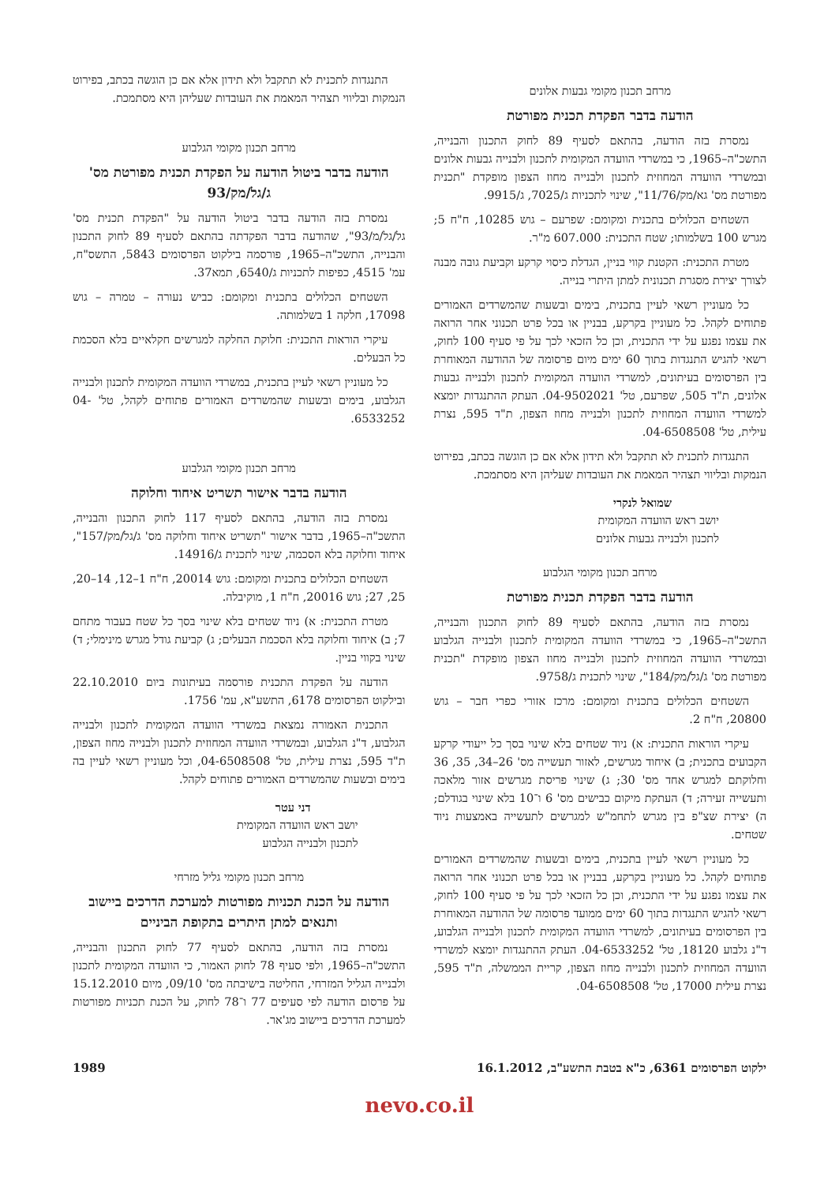מרחב תכנון מקומי גבעות אלונים
הודעה בדבר הפקדת תכנית מפורטת
נמסרת בזה הודעה, בהתאם לסעיף 89 לחוק התכנון והבנייה, התשכ"ה–1965, כי במשרדי הוועדה המקומית לתכנון ולבנייה גבעות אלונים ובמשרדי הוועדה המחוזית לתכנון ולבנייה מחוז הצפון מופקדת "תכנית מפורטת מס' גא/מק/11/76", שינוי לתכניות ג/7025, ג/9915.
השטחים הכלולים בתכנית ומקומם: שפרעם – גוש 10285, ח"ח 5; מגרש 100 בשלמותו; שטח התכנית: 607.000 מ"ר.
מטרת התכנית: הקטנת קווי בניין, הגדלת כיסוי קרקע וקביעת גובה מבנה לצורך יצירת מסגרת תכנונית למתן היתרי בנייה.
כל מעוניין רשאי לעיין בתכנית, בימים ובשעות שהמשרדים האמורים פתוחים לקהל. כל מעוניין בקרקע, בבניין או בכל פרט תכנוני אחר הרואה את עצמו נפגע על ידי התכנית, וכן כל הזכאי לכך על פי סעיף 100 לחוק, רשאי להגיש התנגדות בתוך 60 ימים מיום פרסומה של ההודעה המאוחרת בין הפרסומים בעיתונים, למשרדי הוועדה המקומית לתכנון ולבנייה גבעות אלונים, ת"ד 505, שפרעם, טל' 04-9502021. העתק ההתנגדות יומצא למשרדי הוועדה המחוזית לתכנון ולבנייה מחוז הצפון, ת"ד 595, נצרת עילית, טל' 04-6508508.
התנגדות לתכנית לא תתקבל ולא תידון אלא אם כן הוגשה בכתב, בפירוט הנמקות ובליווי תצהיר המאמת את העובדות שעליהן היא מסתמכת.
שמואל לנקרי
יושב ראש הוועדה המקומית
לתכנון ולבנייה גבעות אלונים
מרחב תכנון מקומי הגלבוע
הודעה בדבר הפקדת תכנית מפורטת
נמסרת בזה הודעה, בהתאם לסעיף 89 לחוק התכנון והבנייה, התשכ"ה–1965, כי במשרדי הוועדה המקומית לתכנון ולבנייה הגלבוע ובמשרדי הוועדה המחוזית לתכנון ולבנייה מחוז הצפון מופקדת "תכנית מפורטת מס' ג/גל/מק/184", שינוי לתכנית ג/9758.
השטחים הכלולים בתכנית ומקומם: מרכז אזורי כפרי חבר – גוש 20800, ח"ח 2.
עיקרי הוראות התכנית: א) ניוד שטחים בלא שינוי בסך כל ייעודי קרקע הקבועים בתכנית; ב) איחוד מגרשים, לאזור תעשייה מס' 26–34, 35, 36 וחלוקתם למגרש אחד מס' 30; ג) שינוי פריסת מגרשים אזור מלאכה ותעשייה זעירה; ד) העתקת מיקום כבישים מס' 6 ו־10 בלא שינוי בגודלם; ה) יצירת שצ"פ בין מגרש לתחמ"ש למגרשים לתעשייה באמצעות ניוד שטחים.
כל מעוניין רשאי לעיין בתכנית, בימים ובשעות שהמשרדים האמורים פתוחים לקהל. כל מעוניין בקרקע, בבניין או בכל פרט תכנוני אחר הרואה את עצמו נפגע על ידי התכנית, וכן כל הזכאי לכך על פי סעיף 100 לחוק, רשאי להגיש התנגדות בתוך 60 ימים ממועד פרסומה של ההודעה המאוחרת בין הפרסומים בעיתונים, למשרדי הוועדה המקומית לתכנון ולבנייה הגלבוע, ד"נ גלבוע 18120, טל' 04-6533252. העתק ההתנגדות יומצא למשרדי הוועדה המחוזית לתכנון ולבנייה מחוז הצפון, קריית הממשלה, ת"ד 595, נצרת עילית 17000, טל' 04-6508508.
התנגדות לתכנית לא תתקבל ולא תידון אלא אם כן הוגשה בכתב, בפירוט הנמקות ובליווי תצהיר המאמת את העובדות שעליהן היא מסתמכת.
מרחב תכנון מקומי הגלבוע
הודעה בדבר ביטול הודעה על הפקדת תכנית מפורטת מס' ג/גל/מק/93
נמסרת בזה הודעה בדבר ביטול הודעה על "הפקדת תכנית מס' גל/גל/מ/93", שהודעה בדבר הפקדתה בהתאם לסעיף 89 לחוק התכנון והבנייה, התשכ"ה–1965, פורסמה בילקוט הפרסומים 5843, התשס"ח, עמ' 4515, כפיפות לתכניות ג/6540, תמא37.
השטחים הכלולים בתכנית ומקומם: כביש נעורה – טמרה – גוש 17098, חלקה 1 בשלמותה.
עיקרי הוראות התכנית: חלוקת החלקה למגרשים חקלאיים בלא הסכמת כל הבעלים.
כל מעוניין רשאי לעיין בתכנית, במשרדי הוועדה המקומית לתכנון ולבנייה הגלבוע, בימים ובשעות שהמשרדים האמורים פתוחים לקהל, טל' 04-6533252.
מרחב תכנון מקומי הגלבוע
הודעה בדבר אישור תשריט איחוד וחלוקה
נמסרת בזה הודעה, בהתאם לסעיף 117 לחוק התכנון והבנייה, התשכ"ה–1965, בדבר אישור "תשריט איחוד וחלוקה מס' ג/גל/מק/157", איחוד וחלוקה בלא הסכמה, שינוי לתכנית ג/14916.
השטחים הכלולים בתכנית ומקומם: גוש 20014, ח"ח 1–12, 14–20, 25, 27; גוש 20016, ח"ח 1, מוקיבלה.
מטרת התכנית: א) ניוד שטחים בלא שינוי בסך כל שטח בעבור מתחם 7; ב) איחוד וחלוקה בלא הסכמת הבעלים; ג) קביעת גודל מגרש מינימלי; ד) שינוי בקווי בניין.
הודעה על הפקדת התכנית פורסמה בעיתונות ביום 22.10.2010 ובילקוט הפרסומים 6178, התשע"א, עמ' 1756.
התכנית האמורה נמצאת במשרדי הוועדה המקומית לתכנון ולבנייה הגלבוע, ד"נ הגלבוע, ובמשרדי הוועדה המחוזית לתכנון ולבנייה מחוז הצפון, ת"ד 595, נצרת עילית, טל' 04-6508508, וכל מעוניין רשאי לעיין בה בימים ובשעות שהמשרדים האמורים פתוחים לקהל.
דני עטר
יושב ראש הוועדה המקומית
לתכנון ולבנייה הגלבוע
מרחב תכנון מקומי גליל מזרחי
הודעה על הכנת תכניות מפורטות למערכת הדרכים ביישוב ותנאים למתן היתרים בתקופת הביניים
נמסרת בזה הודעה, בהתאם לסעיף 77 לחוק התכנון והבנייה, התשכ"ה–1965, ולפי סעיף 78 לחוק האמור, כי הוועדה המקומית לתכנון ולבנייה הגליל המזרחי, החליטה בישיבתה מס' 09/10, מיום 15.12.2010 על פרסום הודעה לפי סעיפים 77 ו־78 לחוק, על הכנת תכניות מפורטות למערכת הדרכים ביישוב מג'אר.
ילקוט הפרסומים 6361, כ"א בטבת התשע"ב, 16.1.2012 1989
nevo.co.il